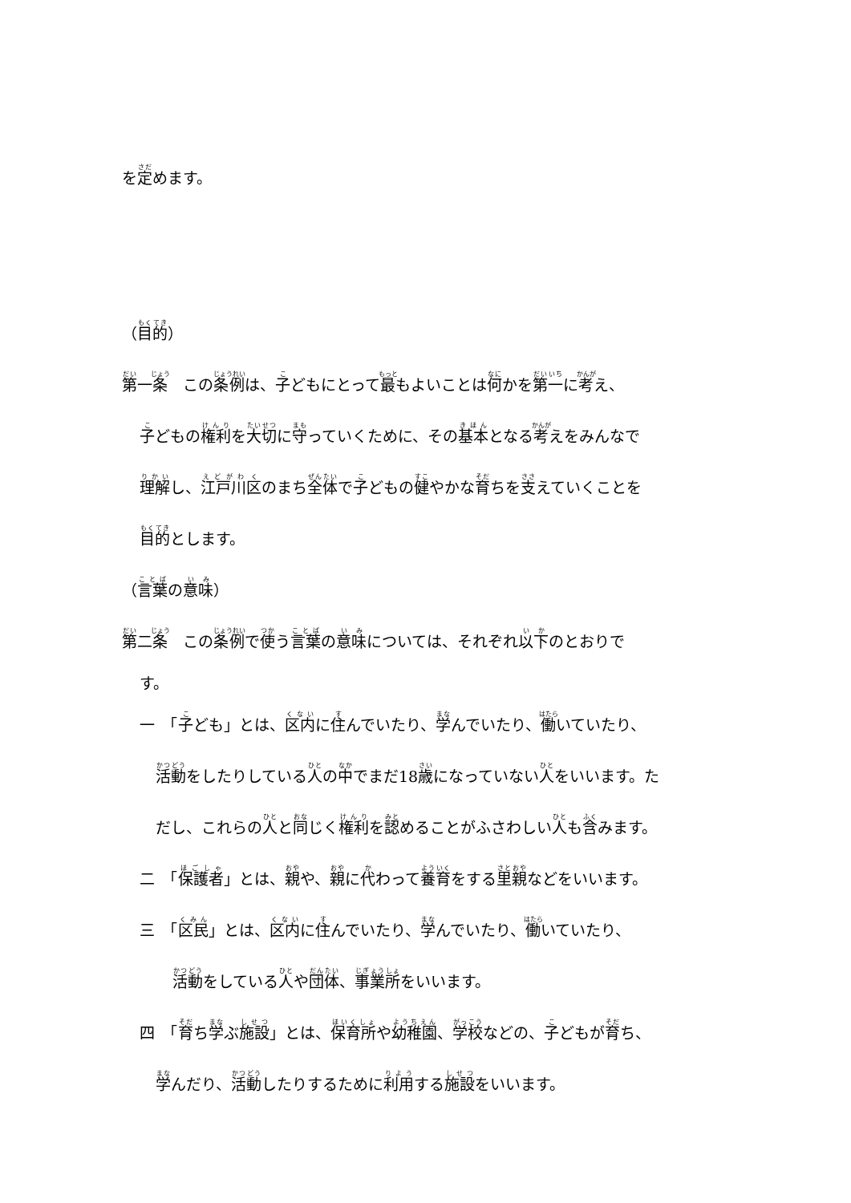を定めます。
（目的）
第一条　この条例は、子どもにとって最もよいことは何かを第一に考え、
子どもの権利を大切に守っていくために、その基本となる考えをみんなで
理解し、江戸川区のまち全体で子どもの健やかな育ちを支えていくことを
目的とします。
（言葉の意味）
第二条　この条例で使う言葉の意味については、それぞれ以下のとおりで
す。
一　「子ども」とは、区内に住んでいたり、学んでいたり、働いていたり、
活動をしたりしている人の中でまだ18歳になっていない人をいいます。た
だし、これらの人と同じく権利を認めることがふさわしい人も含みます。
二　「保護者」とは、親や、親に代わって養育をする里親などをいいます。
三　「区民」とは、区内に住んでいたり、学んでいたり、働いていたり、
活動をしている人や団体、事業所をいいます。
四　「育ち学ぶ施設」とは、保育所や幼稚園、学校などの、子どもが育ち、
学んだり、活動したりするために利用する施設をいいます。